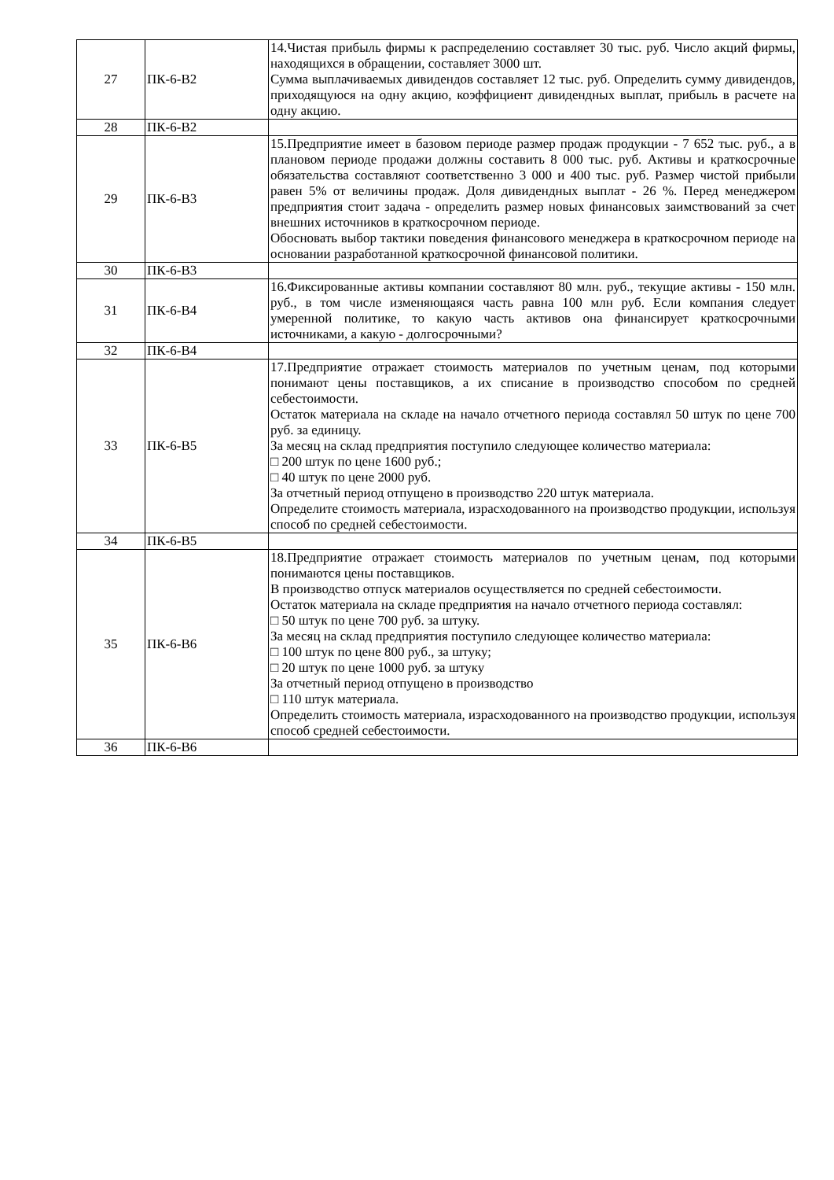| 27 | ПК-6-В2 | 14.Чистая прибыль фирмы к распределению составляет 30 тыс. руб. Число акций фирмы, находящихся в обращении, составляет 3000 шт. Сумма выплачиваемых дивидендов составляет 12 тыс. руб. Определить сумму дивидендов, приходящуюся на одну акцию, коэффициент дивидендных выплат, прибыль в расчете на одну акцию. |
| 28 | ПК-6-В2 | |
| 29 | ПК-6-В3 | 15.Предприятие имеет в базовом периоде размер продаж продукции - 7 652 тыс. руб., а в плановом периоде продажи должны составить 8 000 тыс. руб. Активы и краткосрочные обязательства составляют соответственно 3 000 и 400 тыс. руб. Размер чистой прибыли равен 5% от величины продаж. Доля дивидендных выплат - 26 %. Перед менеджером предприятия стоит задача - определить размер новых финансовых заимствований за счет внешних источников в краткосрочном периоде. Обосновать выбор тактики поведения финансового менеджера в краткосрочном периоде на основании разработанной краткосрочной финансовой политики. |
| 30 | ПК-6-В3 | |
| 31 | ПК-6-В4 | 16.Фиксированные активы компании составляют 80 млн. руб., текущие активы - 150 млн. руб., в том числе изменяющаяся часть равна 100 млн руб. Если компания следует умеренной политике, то какую часть активов она финансирует краткосрочными источниками, а какую - долгосрочными? |
| 32 | ПК-6-В4 | |
| 33 | ПК-6-В5 | 17.Предприятие отражает стоимость материалов по учетным ценам, под которыми понимают цены поставщиков, а их списание в производство способом по средней себестоимости. Остаток материала на складе на начало отчетного периода составлял 50 штук по цене 700 руб. за единицу. За месяц на склад предприятия поступило следующее количество материала: □ 200 штук по цене 1600 руб.; □ 40 штук по цене 2000 руб. За отчетный период отпущено в производство 220 штук материала. Определите стоимость материала, израсходованного на производство продукции, используя способ по средней себестоимости. |
| 34 | ПК-6-В5 | |
| 35 | ПК-6-В6 | 18.Предприятие отражает стоимость материалов по учетным ценам, под которыми понимаются цены поставщиков. В производство отпуск материалов осуществляется по средней себестоимости. Остаток материала на складе предприятия на начало отчетного периода составлял: □ 50 штук по цене 700 руб. за штуку. За месяц на склад предприятия поступило следующее количество материала: □ 100 штук по цене 800 руб., за штуку; □ 20 штук по цене 1000 руб. за штуку За отчетный период отпущено в производство □ 110 штук материала. Определить стоимость материала, израсходованного на производство продукции, используя способ средней себестоимости. |
| 36 | ПК-6-В6 | |